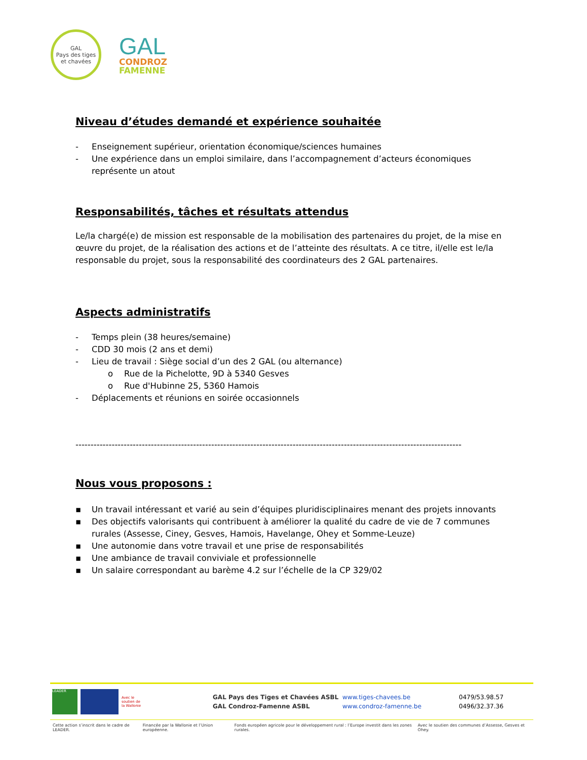GAL
Pays des tiges
et chavées
GAL
CONDROZ
FAMENNE
Niveau d’études demandé et expérience souhaitée
- Enseignement supérieur, orientation économique/sciences humaines
- Une expérience dans un emploi similaire, dans l’accompagnement d’acteurs économiques représente un atout
Responsabilités, tâches et résultats attendus
Le/la chargé(e) de mission est responsable de la mobilisation des partenaires du projet, de la mise en œuvre du projet, de la réalisation des actions et de l’atteinte des résultats. A ce titre, il/elle est le/la responsable du projet, sous la responsabilité des coordinateurs des 2 GAL partenaires.
Aspects administratifs
- Temps plein (38 heures/semaine)
- CDD 30 mois (2 ans et demi)
- Lieu de travail : Siège social d’un des 2 GAL (ou alternance)
o Rue de la Pichelotte, 9D à 5340 Gesves
o Rue d'Hubinne 25, 5360 Hamois
- Déplacements et réunions en soirée occasionnels
--------------------------------------------------------------------------------------------------------------------------------
Nous vous proposons :
▪ Un travail intéressant et varié au sein d’équipes pluridisciplinaires menant des projets innovants
▪ Des objectifs valorisants qui contribuent à améliorer la qualité du cadre de vie de 7 communes rurales (Assesse, Ciney, Gesves, Hamois, Havelange, Ohey et Somme-Leuze)
▪ Une autonomie dans votre travail et une prise de responsabilités
▪ Une ambiance de travail conviviale et professionnelle
▪ Un salaire correspondant au barème 4.2 sur l’échelle de la CP 329/02
LEADER
Avec le soutien de la Wallonie
GAL Pays des Tiges et Chavées ASBL
GAL Condroz-Famenne ASBL
www.tiges-chavees.be
www.condroz-famenne.be
0479/53.98.57
0496/32.37.36
Cette action s’inscrit dans le cadre de LEADER. Financée par la Wallonie et l’Union européenne. Fonds européen agricole pour le développement rural : l’Europe investit dans les zones rurales. Avec le soutien des communes d’Assesse, Gesves et Ohey.